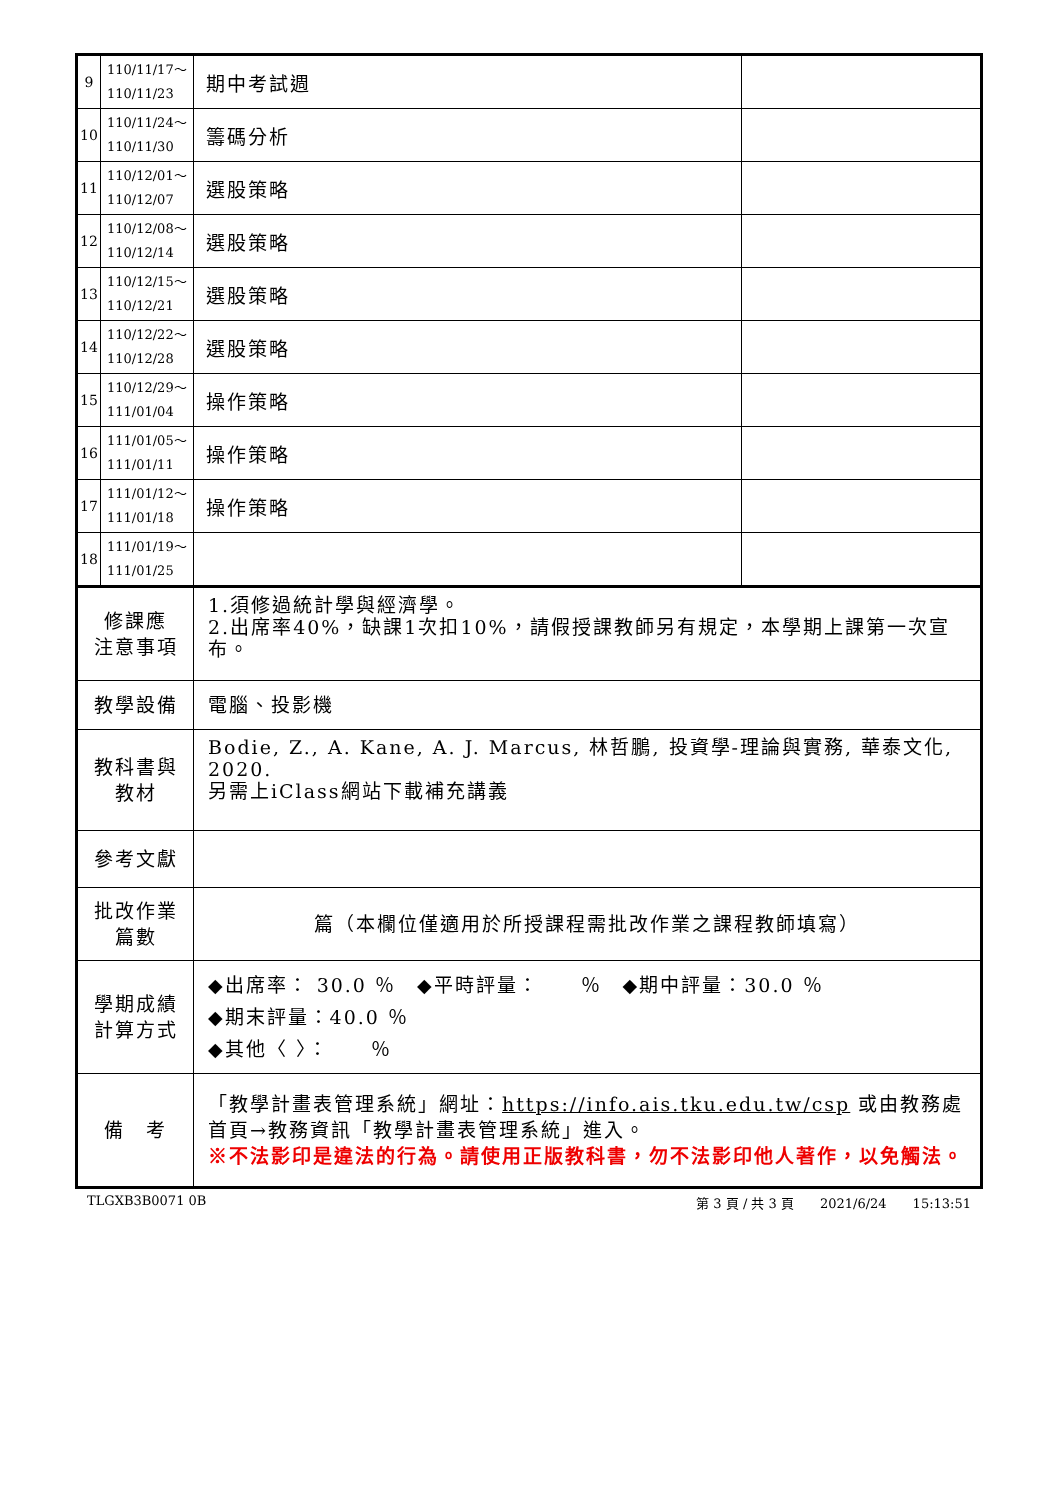| 9 | 110/11/17～ 110/11/23 | 期中考試週 | |
| 10 | 110/11/24～ 110/11/30 | 籌碼分析 | |
| 11 | 110/12/01～ 110/12/07 | 選股策略 | |
| 12 | 110/12/08～ 110/12/14 | 選股策略 | |
| 13 | 110/12/15～ 110/12/21 | 選股策略 | |
| 14 | 110/12/22～ 110/12/28 | 選股策略 | |
| 15 | 110/12/29～ 111/01/04 | 操作策略 | |
| 16 | 111/01/05～ 111/01/11 | 操作策略 | |
| 17 | 111/01/12～ 111/01/18 | 操作策略 | |
| 18 | 111/01/19～ 111/01/25 | | |
| 修課應 注意事項 | | 1.須修過統計學與經濟學。 2.出席率40%，缺課1次扣10%，請假授課教師另有規定，本學期上課第一次宣布。 | |
| 教學設備 | | 電腦、投影機 | |
| 教科書與 教材 | | Bodie, Z., A. Kane, A. J. Marcus, 林哲鵬, 投資學-理論與實務, 華泰文化, 2020. 另需上iClass網站下載補充講義 | |
| 參考文獻 | | | |
| 批改作業 篇數 | | 篇（本欄位僅適用於所授課程需批改作業之課程教師填寫） | |
| 學期成績 計算方式 | | ◆出席率： 30.0 ％ ◆平時評量： ％ ◆期中評量：30.0 ％ ◆期末評量：40.0 ％ ◆其他〈 〉： ％ | |
| 備 考 | | 「教學計畫表管理系統」網址： https://info.ais.tku.edu.tw/csp 或由教務處首頁→教務資訊「教學計畫表管理系統」進入。 ※不法影印是違法的行為。請使用正版教科書，勿不法影印他人著作，以免觸法。 | |
TLGXB3B0071 0B 第 3 頁 / 共 3 頁　　2021/6/24　　15:13:51